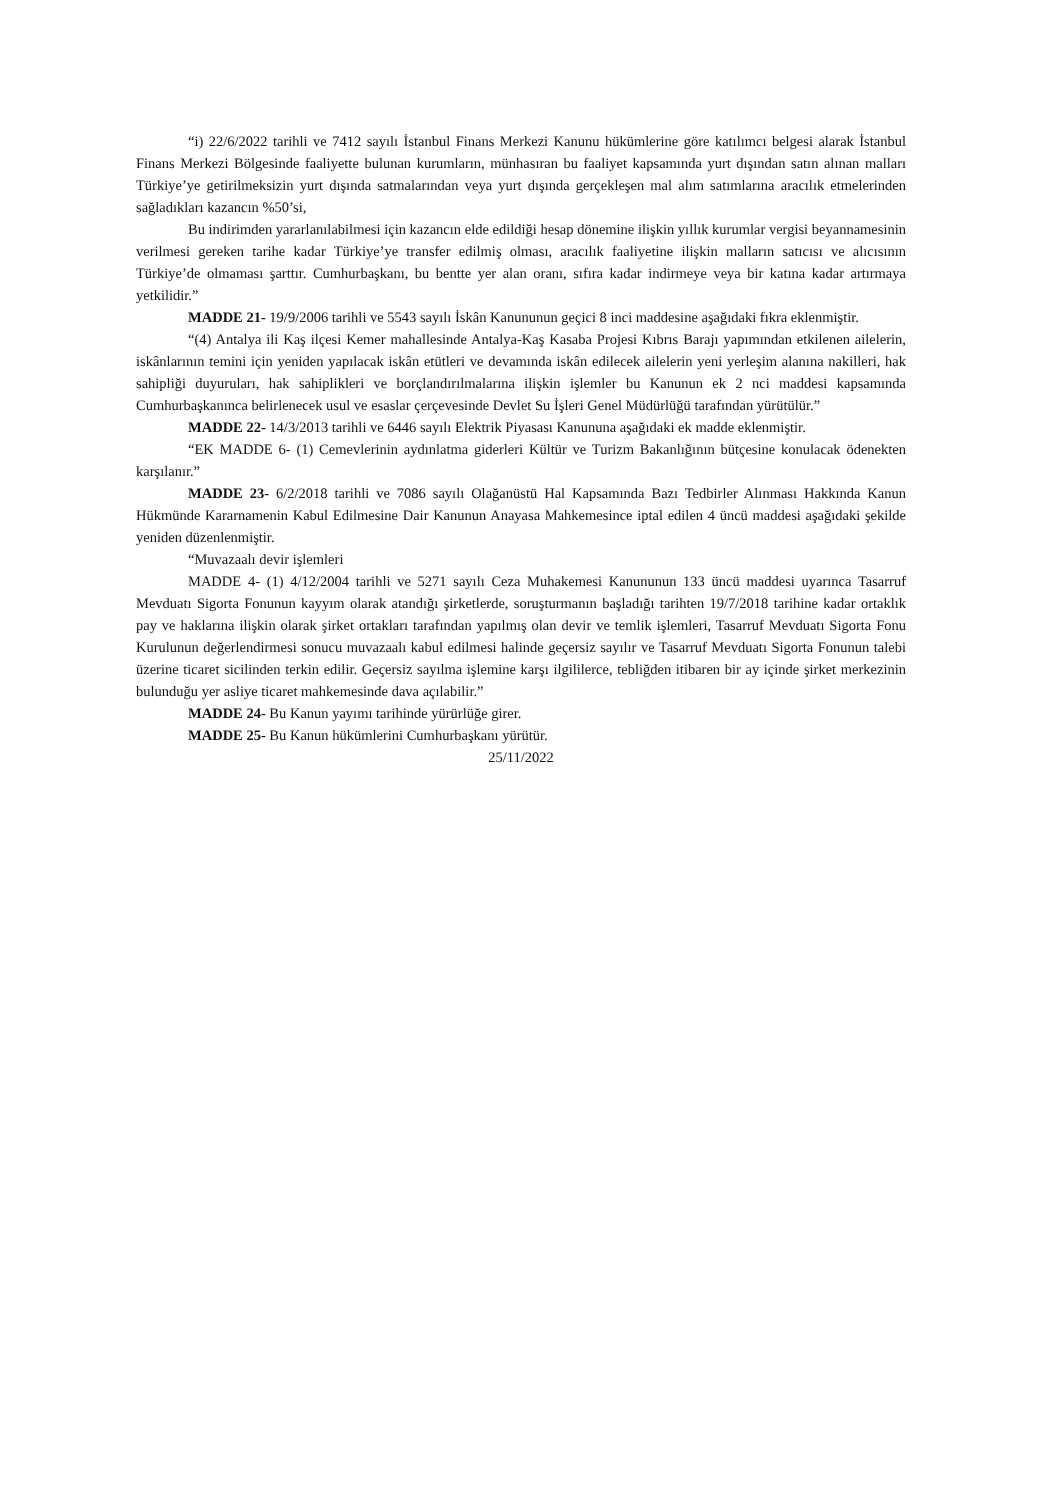“i) 22/6/2022 tarihli ve 7412 sayılı İstanbul Finans Merkezi Kanunu hükümlerine göre katılımcı belgesi alarak İstanbul Finans Merkezi Bölgesinde faaliyette bulunan kurumların, münhasıran bu faaliyet kapsamında yurt dışından satın alınan malları Türkiye’ye getirilmeksizin yurt dışında satmalarından veya yurt dışında gerçekleşen mal alım satımlarına aracılık etmelerinden sağladıkları kazancın %50’si,
Bu indirimden yararlanılabilmesi için kazancın elde edildiği hesap dönemine ilişkin yıllık kurumlar vergisi beyannamesinin verilmesi gereken tarihe kadar Türkiye’ye transfer edilmiş olması, aracılık faaliyetine ilişkin malların satıcısı ve alıcısının Türkiye’de olmaması şarttır. Cumhurbaşkanı, bu bentte yer alan oranı, sıfıra kadar indirmeye veya bir katına kadar artırmaya yetkilidir.”
MADDE 21- 19/9/2006 tarihli ve 5543 sayılı İskân Kanununun geçici 8 inci maddesine aşağıdaki fıkra eklenmiştir.
“(4) Antalya ili Kaş ilçesi Kemer mahallesinde Antalya-Kaş Kasaba Projesi Kıbrıs Barajı yapımından etkilenen ailelerin, iskânlarının temini için yeniden yapılacak iskân etütleri ve devamında iskân edilecek ailelerin yeni yerleşim alanına nakilleri, hak sahipliği duyuruları, hak sahiplikleri ve borçlandırılmalarına ilişkin işlemler bu Kanunun ek 2 nci maddesi kapsamında Cumhurbaşkanınca belirlenecek usul ve esaslar çerçevesinde Devlet Su İşleri Genel Müdürlüğü tarafından yürütülür.”
MADDE 22- 14/3/2013 tarihli ve 6446 sayılı Elektrik Piyasası Kanununa aşağıdaki ek madde eklenmiştir.
“EK MADDE 6- (1) Cemevlerinin aydınlatma giderleri Kültür ve Turizm Bakanlığının bütçesine konulacak ödenekten karşılanır.”
MADDE 23- 6/2/2018 tarihli ve 7086 sayılı Olağanüstü Hal Kapsamında Bazı Tedbirler Alınması Hakkında Kanun Hükmünde Kararnamenin Kabul Edilmesine Dair Kanunun Anayasa Mahkemesince iptal edilen 4 üncü maddesi aşağıdaki şekilde yeniden düzenlenmiştir.
“Muvazaalı devir işlemleri
MADDE 4- (1) 4/12/2004 tarihli ve 5271 sayılı Ceza Muhakemesi Kanununun 133 üncü maddesi uyarınca Tasarruf Mevduatı Sigorta Fonunun kayyım olarak atandığı şirketlerde, soruşturmanın başladığı tarihten 19/7/2018 tarihine kadar ortaklık pay ve haklarına ilişkin olarak şirket ortakları tarafından yapılmış olan devir ve temlik işlemleri, Tasarruf Mevduatı Sigorta Fonu Kurulunun değerlendirmesi sonucu muvazaalı kabul edilmesi halinde geçersiz sayılır ve Tasarruf Mevduatı Sigorta Fonunun talebi üzerine ticaret sicilinden terkin edilir. Geçersiz sayılma işlemine karşı ilgililerce, tebliğden itibaren bir ay içinde şirket merkezinin bulunduğu yer asliye ticaret mahkemesinde dava açılabilir.”
MADDE 24- Bu Kanun yayımı tarihinde yürürlüğe girer.
MADDE 25- Bu Kanun hükümlerini Cumhurbaşkanı yürütür.
25/11/2022